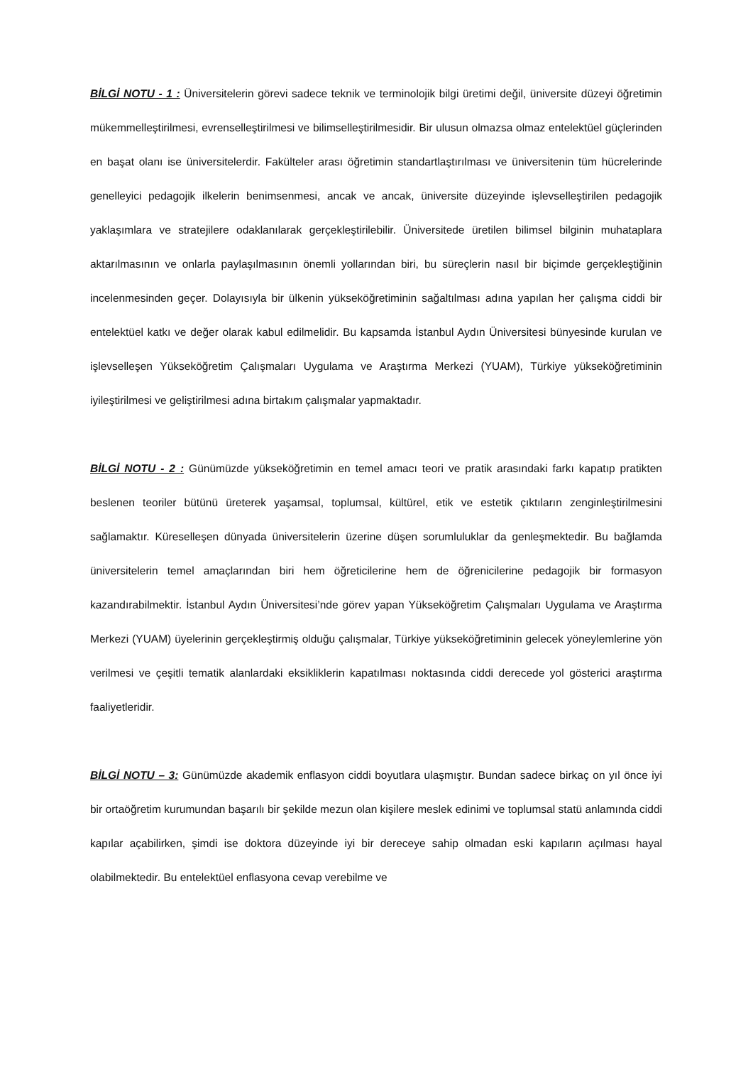BİLGİ NOTU - 1 : Üniversitelerin görevi sadece teknik ve terminolojik bilgi üretimi değil, üniversite düzeyi öğretimin mükemmelleştirilmesi, evrenselleştirilmesi ve bilimselleştirilmesidir. Bir ulusun olmazsa olmaz entelektüel güçlerinden en başat olanı ise üniversitelerdir. Fakülteler arası öğretimin standartlaştırılması ve üniversitenin tüm hücrelerinde genelleyici pedagojik ilkelerin benimsenmesi, ancak ve ancak, üniversite düzeyinde işlevselleştirilen pedagojik yaklaşımlara ve stratejilere odaklanılarak gerçekleştirilebilir. Üniversitede üretilen bilimsel bilginin muhataplara aktarılmasının ve onlarla paylaşılmasının önemli yollarından biri, bu süreçlerin nasıl bir biçimde gerçekleştiğinin incelenmesinden geçer. Dolayısıyla bir ülkenin yükseköğretiminin sağaltılması adına yapılan her çalışma ciddi bir entelektüel katkı ve değer olarak kabul edilmelidir. Bu kapsamda İstanbul Aydın Üniversitesi bünyesinde kurulan ve işlevselleşen Yükseköğretim Çalışmaları Uygulama ve Araştırma Merkezi (YUAM), Türkiye yükseköğretiminin iyileştirilmesi ve geliştirilmesi adına birtakım çalışmalar yapmaktadır.
BİLGİ NOTU - 2 : Günümüzde yükseköğretimin en temel amacı teori ve pratik arasındaki farkı kapatıp pratikten beslenen teoriler bütünü üreterek yaşamsal, toplumsal, kültürel, etik ve estetik çıktıların zenginleştirilmesini sağlamaktır. Küreselleşen dünyada üniversitelerin üzerine düşen sorumluluklar da genleşmektedir. Bu bağlamda üniversitelerin temel amaçlarından biri hem öğreticilerine hem de öğrenicilerine pedagojik bir formasyon kazandırabilmektir. İstanbul Aydın Üniversitesi’nde görev yapan Yükseköğretim Çalışmaları Uygulama ve Araştırma Merkezi (YUAM) üyelerinin gerçekleştirmiş olduğu çalışmalar, Türkiye yükseköğretiminin gelecek yöneylemlerine yön verilmesi ve çeşitli tematik alanlardaki eksikliklerin kapatılması noktasında ciddi derecede yol gösterici araştırma faaliyetleridir.
BİLGİ NOTU – 3: Günümüzde akademik enflasyon ciddi boyutlara ulaşmıştır. Bundan sadece birkaç on yıl önce iyi bir ortaöğretim kurumundan başarılı bir şekilde mezun olan kişilere meslek edinimi ve toplumsal statü anlamında ciddi kapılar açabilirken, şimdi ise doktora düzeyinde iyi bir dereceye sahip olmadan eski kapıların açılması hayal olabilmektedir. Bu entelektüel enflasyona cevap verebilme ve